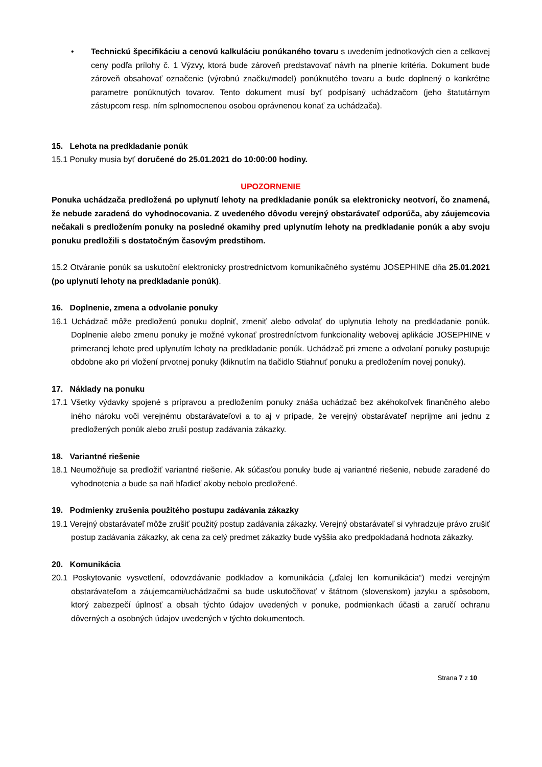• Technickú špecifikáciu a cenovú kalkuláciu ponúkaného tovaru s uvedením jednotkových cien a celkovej ceny podľa prílohy č. 1 Výzvy, ktorá bude zároveň predstavovať návrh na plnenie kritéria. Dokument bude zároveň obsahovať označenie (výrobnú značku/model) ponúknutého tovaru a bude doplnený o konkrétne parametre ponúknutých tovarov. Tento dokument musí byť podpísaný uchádzačom (jeho štatutárnym zástupcom resp. ním splnomocnenou osobou oprávnenou konať za uchádzača).
15. Lehota na predkladanie ponúk
15.1 Ponuky musia byť doručené do 25.01.2021 do 10:00:00 hodiny.
UPOZORNENIE
Ponuka uchádzača predložená po uplynutí lehoty na predkladanie ponúk sa elektronicky neotvorí, čo znamená, že nebude zaradená do vyhodnocovania. Z uvedeného dôvodu verejný obstarávateľ odporúča, aby záujemcovia nečakali s predložením ponuky na posledné okamihy pred uplynutím lehoty na predkladanie ponúk a aby svoju ponuku predložili s dostatočným časovým predstihom.
15.2 Otváranie ponúk sa uskutoční elektronicky prostredníctvom komunikačného systému JOSEPHINE dňa 25.01.2021 (po uplynutí lehoty na predkladanie ponúk).
16. Doplnenie, zmena a odvolanie ponuky
16.1 Uchádzač môže predloženú ponuku doplniť, zmeniť alebo odvolať do uplynutia lehoty na predkladanie ponúk. Doplnenie alebo zmenu ponuky je možné vykonať prostredníctvom funkcionality webovej aplikácie JOSEPHINE v primeranej lehote pred uplynutím lehoty na predkladanie ponúk. Uchádzač pri zmene a odvolaní ponuky postupuje obdobne ako pri vložení prvotnej ponuky (kliknutím na tlačidlo Stiahnuť ponuku a predložením novej ponuky).
17. Náklady na ponuku
17.1 Všetky výdavky spojené s prípravou a predložením ponuky znáša uchádzač bez akéhokoľvek finančného alebo iného nároku voči verejnému obstarávateľovi a to aj v prípade, že verejný obstarávateľ neprijme ani jednu z predložených ponúk alebo zruší postup zadávania zákazky.
18. Variantné riešenie
18.1 Neumožňuje sa predložiť variantné riešenie. Ak súčasťou ponuky bude aj variantné riešenie, nebude zaradené do vyhodnotenia a bude sa naň hľadieť akoby nebolo predložené.
19. Podmienky zrušenia použitého postupu zadávania zákazky
19.1 Verejný obstarávateľ môže zrušiť použitý postup zadávania zákazky. Verejný obstarávateľ si vyhradzuje právo zrušiť postup zadávania zákazky, ak cena za celý predmet zákazky bude vyššia ako predpokladaná hodnota zákazky.
20. Komunikácia
20.1 Poskytovanie vysvetlení, odovzdávanie podkladov a komunikácia („ďalej len komunikácia“) medzi verejným obstarávateľom a záujemcami/uchádzačmi sa bude uskutočňovať v štátnom (slovenskom) jazyku a spôsobom, ktorý zabezpečí úplnosť a obsah týchto údajov uvedených v ponuke, podmienkach účasti a zaručí ochranu dôverných a osobných údajov uvedených v týchto dokumentoch.
Strana 7 z 10